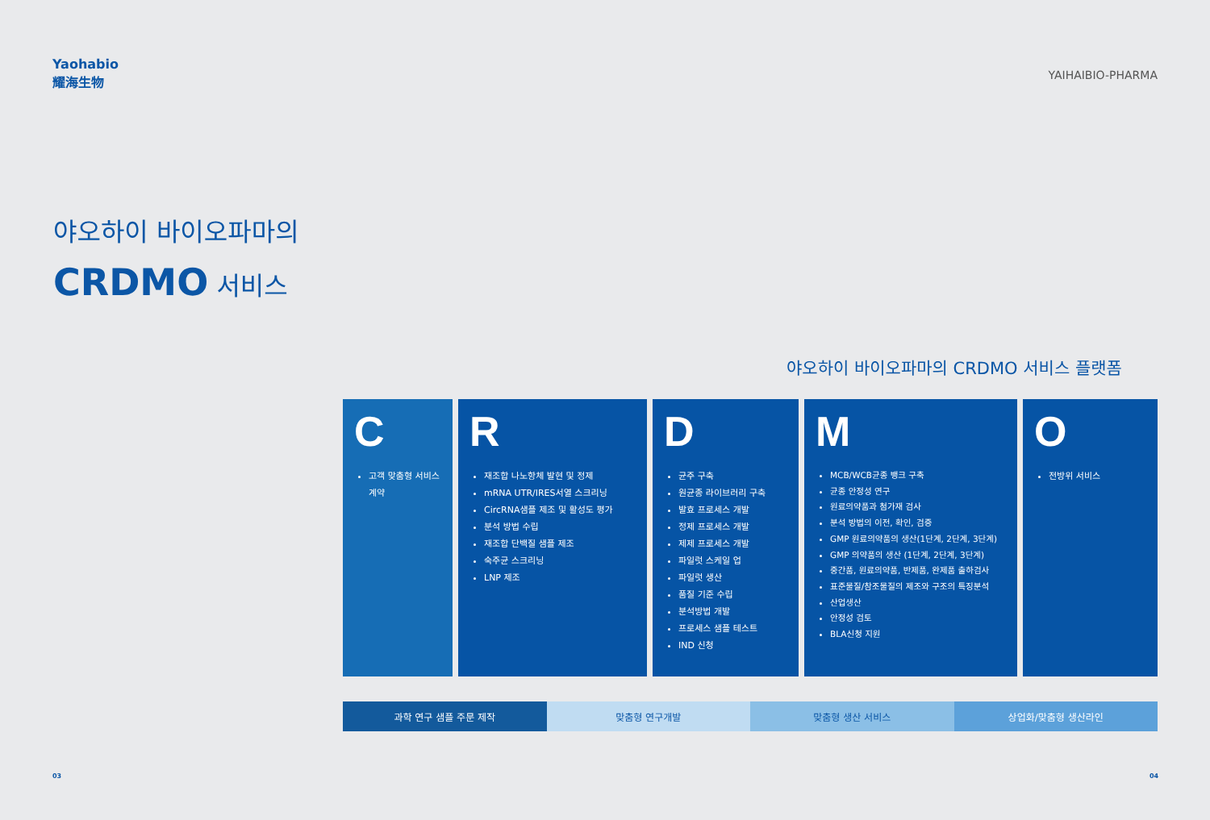Yaohabio
耀海生物
YAIHAIBIO-PHARMA
야오하이 바이오파마의
CRDMO 서비스
야오하이 바이오파마의 CRDMO 서비스 플랫폼
C
고객 맞춤형 서비스 계약
R
재조합 나노항체 발현 및 정제
mRNA UTR/IRES서열 스크리닝
CircRNA샘플 제조 및 활성도 평가
분석 방법 수립
재조합 단백질 샘플 제조
숙주균 스크리닝
LNP 제조
D
균주 구축
원균종 라이브러리 구축
발효 프로세스 개발
정제 프로세스 개발
제제 프로세스 개발
파일럿 스케일 업
파일럿 생산
품질 기준 수립
분석방법 개발
프로세스 샘플 테스트
IND 신청
M
MCB/WCB균종 뱅크 구축
균종 안정성 연구
원료의약품과 첨가재 검사
분석 방법의 이전, 확인, 검증
GMP 원료의약품의 생산(1단계, 2단계, 3단계)
GMP 의약품의 생산 (1단계, 2단계, 3단계)
중간품, 원료의약품, 반제품, 완제품 출하검사
표준물질/참조물질의 제조와 구조의 특징분석
산업생산
안정성 검토
BLA신청 지원
O
전방위 서비스
과학 연구 샘플 주문 제작 맞춤형 연구개발 맞춤형 생산 서비스 상업화/맞춤형 생산라인
03 04